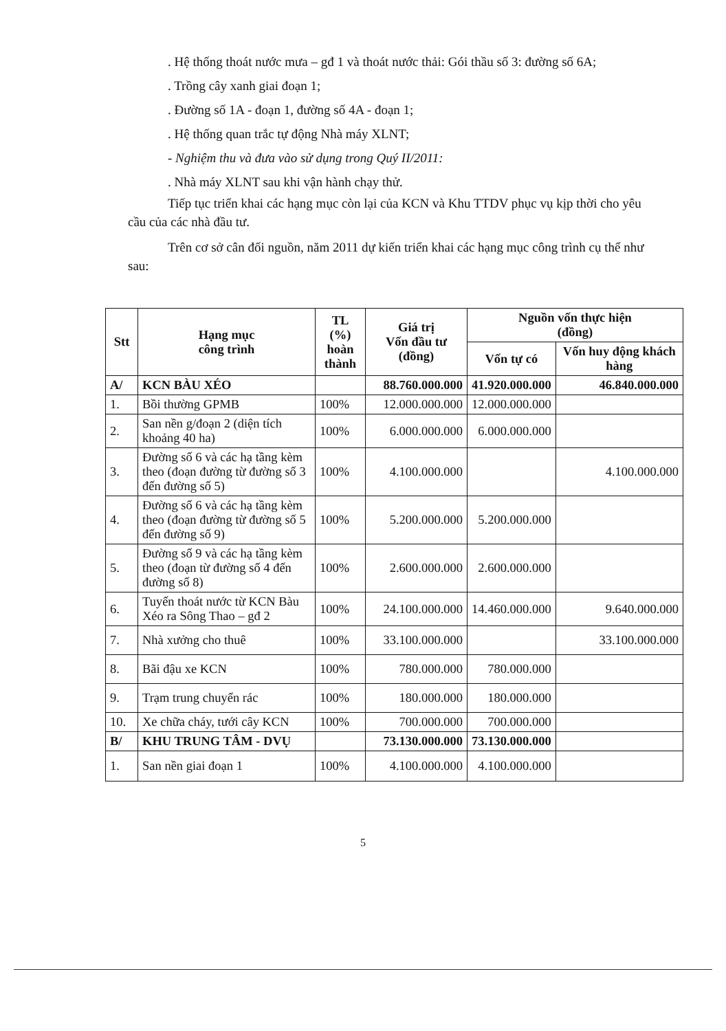. Hệ thống thoát nước mưa – gđ 1 và thoát nước thải: Gói thầu số 3: đường số 6A;
. Trồng cây xanh giai đoạn 1;
. Đường số 1A - đoạn 1, đường số 4A - đoạn 1;
. Hệ thống quan trắc tự động Nhà máy XLNT;
- Nghiệm thu và đưa vào sử dụng trong Quý II/2011:
. Nhà máy XLNT sau khi vận hành chạy thử.
Tiếp tục triển khai các hạng mục còn lại của KCN và Khu TTDV phục vụ kịp thời cho yêu cầu của các nhà đầu tư.
Trên cơ sở cân đối nguồn, năm 2011 dự kiến triển khai các hạng mục công trình cụ thể như sau:
| Stt | Hạng mục công trình | TL (%) hoàn thành | Giá trị Vốn đầu tư (đồng) | Nguồn vốn thực hiện (đồng) | |
| --- | --- | --- | --- | --- | --- |
| | | | | Vốn tự có | Vốn huy động khách hàng |
| A/ | KCN BÀU XÉO | | 88.760.000.000 | 41.920.000.000 | 46.840.000.000 |
| 1. | Bồi thường GPMB | 100% | 12.000.000.000 | 12.000.000.000 | |
| 2. | San nền g/đoạn 2 (diện tích khoảng 40 ha) | 100% | 6.000.000.000 | 6.000.000.000 | |
| 3. | Đường số 6 và các hạ tầng kèm theo (đoạn đường từ đường số 3 đến đường số 5) | 100% | 4.100.000.000 | | 4.100.000.000 |
| 4. | Đường số 6 và các hạ tầng kèm theo (đoạn đường từ đường số 5 đến đường số 9) | 100% | 5.200.000.000 | 5.200.000.000 | |
| 5. | Đường số 9 và các hạ tầng kèm theo (đoạn từ đường số 4 đến đường số 8) | 100% | 2.600.000.000 | 2.600.000.000 | |
| 6. | Tuyến thoát nước từ KCN Bàu Xéo ra Sông Thao – gđ 2 | 100% | 24.100.000.000 | 14.460.000.000 | 9.640.000.000 |
| 7. | Nhà xưởng cho thuê | 100% | 33.100.000.000 | | 33.100.000.000 |
| 8. | Bãi đậu xe KCN | 100% | 780.000.000 | 780.000.000 | |
| 9. | Trạm trung chuyển rác | 100% | 180.000.000 | 180.000.000 | |
| 10. | Xe chữa cháy, tưới cây KCN | 100% | 700.000.000 | 700.000.000 | |
| B/ | KHU TRUNG TÂM - DVỤ | | 73.130.000.000 | 73.130.000.000 | |
| 1. | San nền giai đoạn 1 | 100% | 4.100.000.000 | 4.100.000.000 | |
5